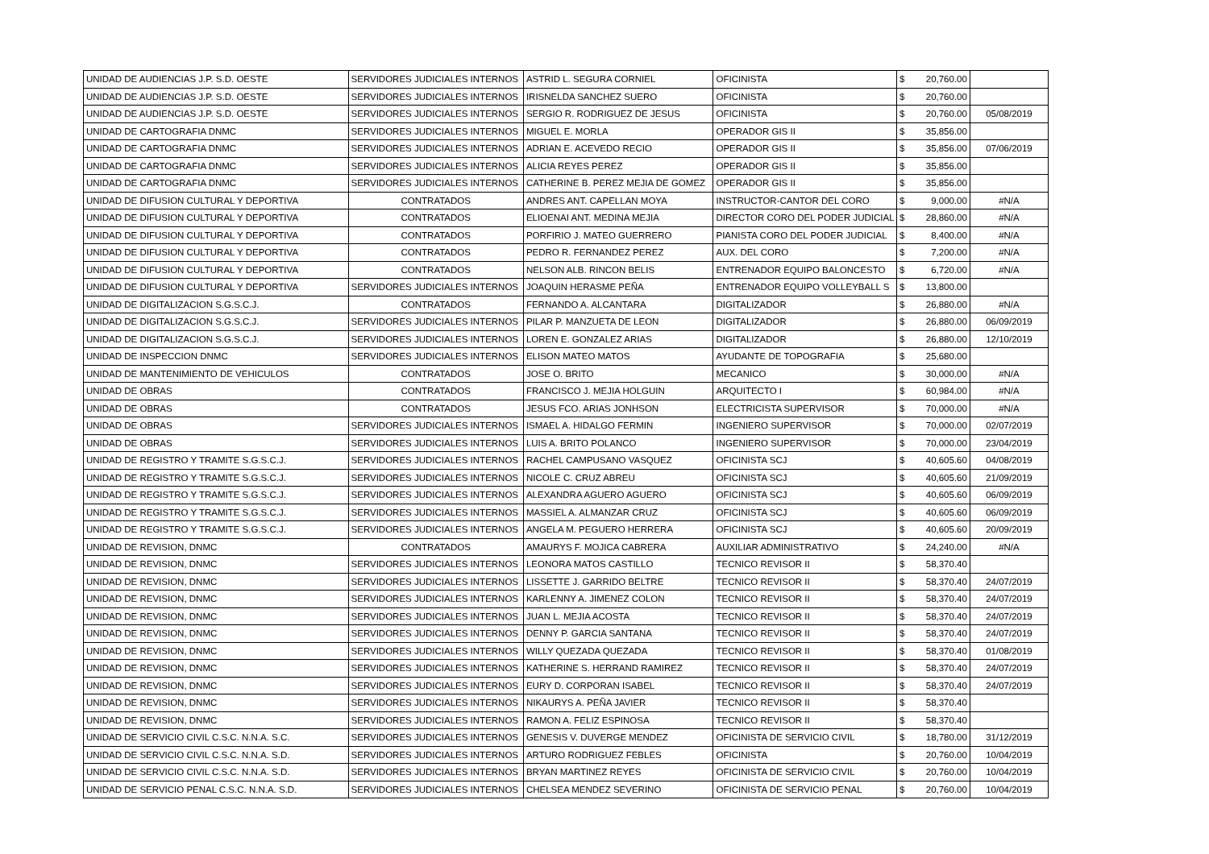| UNIDAD DE AUDIENCIAS J.P. S.D. OESTE | SERVIDORES JUDICIALES INTERNOS | ASTRID L. SEGURA CORNIEL | OFICINISTA | $ | 20,760.00 | |
| UNIDAD DE AUDIENCIAS J.P. S.D. OESTE | SERVIDORES JUDICIALES INTERNOS | IRISNELDA SANCHEZ SUERO | OFICINISTA | $ | 20,760.00 | |
| UNIDAD DE AUDIENCIAS J.P. S.D. OESTE | SERVIDORES JUDICIALES INTERNOS | SERGIO R. RODRIGUEZ DE JESUS | OFICINISTA | $ | 20,760.00 | 05/08/2019 |
| UNIDAD DE CARTOGRAFIA DNMC | SERVIDORES JUDICIALES INTERNOS | MIGUEL E. MORLA | OPERADOR GIS II | $ | 35,856.00 | |
| UNIDAD DE CARTOGRAFIA DNMC | SERVIDORES JUDICIALES INTERNOS | ADRIAN E. ACEVEDO RECIO | OPERADOR GIS II | $ | 35,856.00 | 07/06/2019 |
| UNIDAD DE CARTOGRAFIA DNMC | SERVIDORES JUDICIALES INTERNOS | ALICIA REYES PEREZ | OPERADOR GIS II | $ | 35,856.00 | |
| UNIDAD DE CARTOGRAFIA DNMC | SERVIDORES JUDICIALES INTERNOS | CATHERINE B. PEREZ MEJIA DE GOMEZ | OPERADOR GIS II | $ | 35,856.00 | |
| UNIDAD DE DIFUSION CULTURAL Y DEPORTIVA | CONTRATADOS | ANDRES ANT. CAPELLAN MOYA | INSTRUCTOR-CANTOR DEL CORO | $ | 9,000.00 | #N/A |
| UNIDAD DE DIFUSION CULTURAL Y DEPORTIVA | CONTRATADOS | ELIOENAI ANT. MEDINA MEJIA | DIRECTOR CORO DEL PODER JUDICIAL | $ | 28,860.00 | #N/A |
| UNIDAD DE DIFUSION CULTURAL Y DEPORTIVA | CONTRATADOS | PORFIRIO J. MATEO GUERRERO | PIANISTA CORO DEL PODER JUDICIAL | $ | 8,400.00 | #N/A |
| UNIDAD DE DIFUSION CULTURAL Y DEPORTIVA | CONTRATADOS | PEDRO R. FERNANDEZ PEREZ | AUX. DEL CORO | $ | 7,200.00 | #N/A |
| UNIDAD DE DIFUSION CULTURAL Y DEPORTIVA | CONTRATADOS | NELSON ALB. RINCON BELIS | ENTRENADOR EQUIPO BALONCESTO | $ | 6,720.00 | #N/A |
| UNIDAD DE DIFUSION CULTURAL Y DEPORTIVA | SERVIDORES JUDICIALES INTERNOS | JOAQUIN HERASME PEÑA | ENTRENADOR EQUIPO VOLLEYBALL S | $ | 13,800.00 | |
| UNIDAD DE DIGITALIZACION S.G.S.C.J. | CONTRATADOS | FERNANDO A. ALCANTARA | DIGITALIZADOR | $ | 26,880.00 | #N/A |
| UNIDAD DE DIGITALIZACION S.G.S.C.J. | SERVIDORES JUDICIALES INTERNOS | PILAR P. MANZUETA DE LEON | DIGITALIZADOR | $ | 26,880.00 | 06/09/2019 |
| UNIDAD DE DIGITALIZACION S.G.S.C.J. | SERVIDORES JUDICIALES INTERNOS | LOREN E. GONZALEZ ARIAS | DIGITALIZADOR | $ | 26,880.00 | 12/10/2019 |
| UNIDAD DE INSPECCION DNMC | SERVIDORES JUDICIALES INTERNOS | ELISON MATEO MATOS | AYUDANTE DE TOPOGRAFIA | $ | 25,680.00 | |
| UNIDAD DE MANTENIMIENTO DE VEHICULOS | CONTRATADOS | JOSE O. BRITO | MECANICO | $ | 30,000.00 | #N/A |
| UNIDAD DE OBRAS | CONTRATADOS | FRANCISCO J. MEJIA HOLGUIN | ARQUITECTO I | $ | 60,984.00 | #N/A |
| UNIDAD DE OBRAS | CONTRATADOS | JESUS FCO. ARIAS JONHSON | ELECTRICISTA SUPERVISOR | $ | 70,000.00 | #N/A |
| UNIDAD DE OBRAS | SERVIDORES JUDICIALES INTERNOS | ISMAEL A. HIDALGO FERMIN | INGENIERO SUPERVISOR | $ | 70,000.00 | 02/07/2019 |
| UNIDAD DE OBRAS | SERVIDORES JUDICIALES INTERNOS | LUIS A. BRITO POLANCO | INGENIERO SUPERVISOR | $ | 70,000.00 | 23/04/2019 |
| UNIDAD DE REGISTRO Y TRAMITE S.G.S.C.J. | SERVIDORES JUDICIALES INTERNOS | RACHEL CAMPUSANO VASQUEZ | OFICINISTA SCJ | $ | 40,605.60 | 04/08/2019 |
| UNIDAD DE REGISTRO Y TRAMITE S.G.S.C.J. | SERVIDORES JUDICIALES INTERNOS | NICOLE C. CRUZ ABREU | OFICINISTA SCJ | $ | 40,605.60 | 21/09/2019 |
| UNIDAD DE REGISTRO Y TRAMITE S.G.S.C.J. | SERVIDORES JUDICIALES INTERNOS | ALEXANDRA AGUERO AGUERO | OFICINISTA SCJ | $ | 40,605.60 | 06/09/2019 |
| UNIDAD DE REGISTRO Y TRAMITE S.G.S.C.J. | SERVIDORES JUDICIALES INTERNOS | MASSIEL A. ALMANZAR CRUZ | OFICINISTA SCJ | $ | 40,605.60 | 06/09/2019 |
| UNIDAD DE REGISTRO Y TRAMITE S.G.S.C.J. | SERVIDORES JUDICIALES INTERNOS | ANGELA M. PEGUERO HERRERA | OFICINISTA SCJ | $ | 40,605.60 | 20/09/2019 |
| UNIDAD DE REVISION, DNMC | CONTRATADOS | AMAURYS F. MOJICA CABRERA | AUXILIAR ADMINISTRATIVO | $ | 24,240.00 | #N/A |
| UNIDAD DE REVISION, DNMC | SERVIDORES JUDICIALES INTERNOS | LEONORA MATOS CASTILLO | TECNICO REVISOR II | $ | 58,370.40 | |
| UNIDAD DE REVISION, DNMC | SERVIDORES JUDICIALES INTERNOS | LISSETTE J. GARRIDO BELTRE | TECNICO REVISOR II | $ | 58,370.40 | 24/07/2019 |
| UNIDAD DE REVISION, DNMC | SERVIDORES JUDICIALES INTERNOS | KARLENNY A. JIMENEZ COLON | TECNICO REVISOR II | $ | 58,370.40 | 24/07/2019 |
| UNIDAD DE REVISION, DNMC | SERVIDORES JUDICIALES INTERNOS | JUAN L. MEJIA ACOSTA | TECNICO REVISOR II | $ | 58,370.40 | 24/07/2019 |
| UNIDAD DE REVISION, DNMC | SERVIDORES JUDICIALES INTERNOS | DENNY P. GARCIA SANTANA | TECNICO REVISOR II | $ | 58,370.40 | 24/07/2019 |
| UNIDAD DE REVISION, DNMC | SERVIDORES JUDICIALES INTERNOS | WILLY QUEZADA QUEZADA | TECNICO REVISOR II | $ | 58,370.40 | 01/08/2019 |
| UNIDAD DE REVISION, DNMC | SERVIDORES JUDICIALES INTERNOS | KATHERINE S. HERRAND RAMIREZ | TECNICO REVISOR II | $ | 58,370.40 | 24/07/2019 |
| UNIDAD DE REVISION, DNMC | SERVIDORES JUDICIALES INTERNOS | EURY D. CORPORAN ISABEL | TECNICO REVISOR II | $ | 58,370.40 | 24/07/2019 |
| UNIDAD DE REVISION, DNMC | SERVIDORES JUDICIALES INTERNOS | NIKAURYS A. PEÑA JAVIER | TECNICO REVISOR II | $ | 58,370.40 | |
| UNIDAD DE REVISION, DNMC | SERVIDORES JUDICIALES INTERNOS | RAMON A. FELIZ ESPINOSA | TECNICO REVISOR II | $ | 58,370.40 | |
| UNIDAD DE SERVICIO CIVIL C.S.C. N.N.A. S.C. | SERVIDORES JUDICIALES INTERNOS | GENESIS V. DUVERGE MENDEZ | OFICINISTA DE SERVICIO CIVIL | $ | 18,780.00 | 31/12/2019 |
| UNIDAD DE SERVICIO CIVIL C.S.C. N.N.A. S.D. | SERVIDORES JUDICIALES INTERNOS | ARTURO RODRIGUEZ FEBLES | OFICINISTA | $ | 20,760.00 | 10/04/2019 |
| UNIDAD DE SERVICIO CIVIL C.S.C. N.N.A. S.D. | SERVIDORES JUDICIALES INTERNOS | BRYAN MARTINEZ REYES | OFICINISTA DE SERVICIO CIVIL | $ | 20,760.00 | 10/04/2019 |
| UNIDAD DE SERVICIO PENAL C.S.C. N.N.A. S.D. | SERVIDORES JUDICIALES INTERNOS | CHELSEA MENDEZ SEVERINO | OFICINISTA DE SERVICIO PENAL | $ | 20,760.00 | 10/04/2019 |